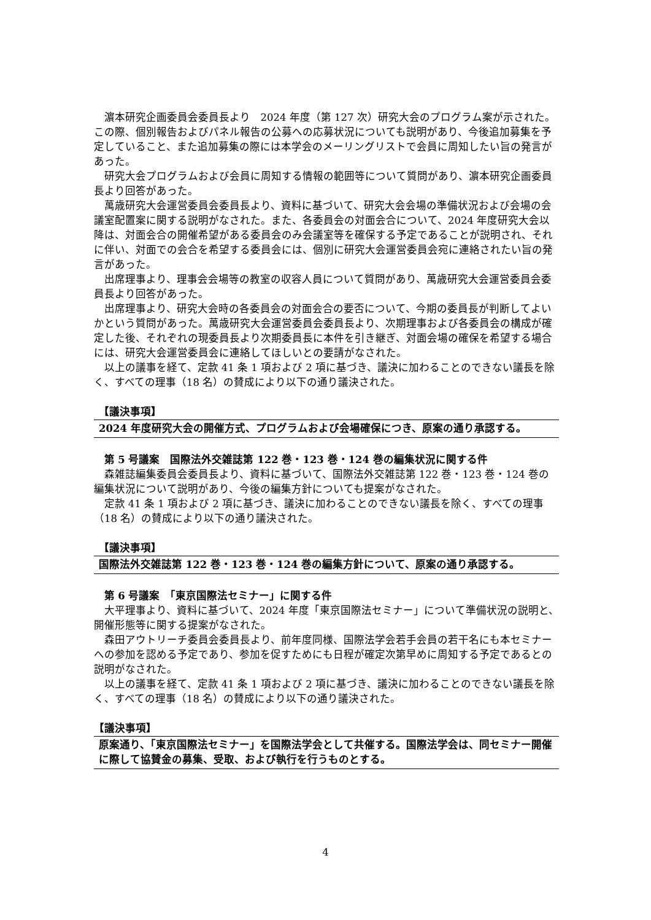濵本研究企画委員会委員長より　2024 年度（第 127 次）研究大会のプログラム案が示された。この際、個別報告およびパネル報告の公募への応募状況についても説明があり、今後追加募集を予定していること、また追加募集の際には本学会のメーリングリストで会員に周知したい旨の発言があった。
研究大会プログラムおよび会員に周知する情報の範囲等について質問があり、濵本研究企画委員長より回答があった。
萬歳研究大会運営委員会委員長より、資料に基づいて、研究大会会場の準備状況および会場の会議室配置案に関する説明がなされた。また、各委員会の対面会合について、2024 年度研究大会以降は、対面会合の開催希望がある委員会のみ会議室等を確保する予定であることが説明され、それに伴い、対面での会合を希望する委員会には、個別に研究大会運営委員会宛に連絡されたい旨の発言があった。
出席理事より、理事会会場等の教室の収容人員について質問があり、萬歳研究大会運営委員会委員長より回答があった。
出席理事より、研究大会時の各委員会の対面会合の要否について、今期の委員長が判断してよいかという質問があった。萬歳研究大会運営委員会委員長より、次期理事および各委員会の構成が確定した後、それぞれの現委員長より次期委員長に本件を引き継ぎ、対面会場の確保を希望する場合には、研究大会運営委員会に連絡してほしいとの要請がなされた。
以上の議事を経て、定款 41 条 1 項および 2 項に基づき、議決に加わることのできない議長を除く、すべての理事（18 名）の賛成により以下の通り議決された。
【議決事項】
2024 年度研究大会の開催方式、プログラムおよび会場確保につき、原案の通り承認する。
第 5 号議案　国際法外交雑誌第 122 巻・123 巻・124 巻の編集状況に関する件
森雑誌編集委員会委員長より、資料に基づいて、国際法外交雑誌第 122 巻・123 巻・124 巻の編集状況について説明があり、今後の編集方針についても提案がなされた。
定款 41 条 1 項および 2 項に基づき、議決に加わることのできない議長を除く、すべての理事（18 名）の賛成により以下の通り議決された。
【議決事項】
国際法外交雑誌第 122 巻・123 巻・124 巻の編集方針について、原案の通り承認する。
第 6 号議案　「東京国際法セミナー」に関する件
大平理事より、資料に基づいて、2024 年度「東京国際法セミナー」について準備状況の説明と、開催形態等に関する提案がなされた。
森田アウトリーチ委員会委員長より、前年度同様、国際法学会若手会員の若干名にも本セミナーへの参加を認める予定であり、参加を促すためにも日程が確定次第早めに周知する予定であるとの説明がなされた。
以上の議事を経て、定款 41 条 1 項および 2 項に基づき、議決に加わることのできない議長を除く、すべての理事（18 名）の賛成により以下の通り議決された。
【議決事項】
原案通り、「東京国際法セミナー」を国際法学会として共催する。国際法学会は、同セミナー開催に際して協賛金の募集、受取、および執行を行うものとする。
4